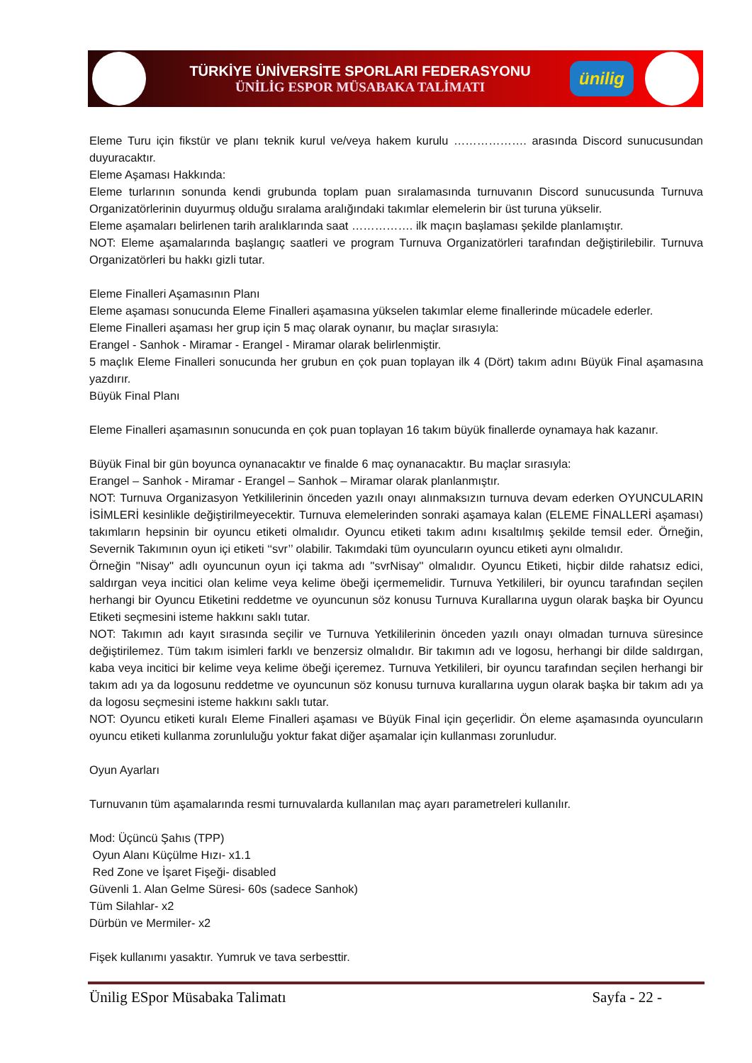TÜRKİYE ÜNİVERSİTE SPORLARI FEDERASYONU
ÜNİLİG ESPOR MÜSABAKA TALİMATI
ünilig
Eleme Turu için fikstür ve planı teknik kurul ve/veya hakem kurulu ………………. arasında Discord sunucusundan duyuracaktır.
Eleme Aşaması Hakkında:
Eleme turlarının sonunda kendi grubunda toplam puan sıralamasında turnuvanın Discord sunucusunda Turnuva Organizatörlerinin duyurmuş olduğu sıralama aralığındaki takımlar elemelerin bir üst turuna yükselir.
Eleme aşamaları belirlenen tarih aralıklarında saat ……………. ilk maçın başlaması şekilde planlamıştır.
NOT: Eleme aşamalarında başlangıç saatleri ve program Turnuva Organizatörleri tarafından değiştirilebilir. Turnuva Organizatörleri bu hakkı gizli tutar.
Eleme Finalleri Aşamasının Planı
Eleme aşaması sonucunda Eleme Finalleri aşamasına yükselen takımlar eleme finallerinde mücadele ederler.
Eleme Finalleri aşaması her grup için 5 maç olarak oynanır, bu maçlar sırasıyla:
Erangel - Sanhok - Miramar - Erangel - Miramar olarak belirlenmiştir.
5 maçlık Eleme Finalleri sonucunda her grubun en çok puan toplayan ilk 4 (Dört) takım adını Büyük Final aşamasına yazdırır.
Büyük Final Planı
Eleme Finalleri aşamasının sonucunda en çok puan toplayan 16 takım büyük finallerde oynamaya hak kazanır.
Büyük Final bir gün boyunca oynanacaktır ve finalde 6 maç oynanacaktır. Bu maçlar sırasıyla:
Erangel – Sanhok - Miramar - Erangel – Sanhok – Miramar olarak planlanmıştır.
NOT: Turnuva Organizasyon Yetkililerinin önceden yazılı onayı alınmaksızın turnuva devam ederken OYUNCULARIN İSİMLERİ kesinlikle değiştirilmeyecektir. Turnuva elemelerinden sonraki aşamaya kalan (ELEME FİNALLERİ aşaması) takımların hepsinin bir oyuncu etiketi olmalıdır. Oyuncu etiketi takım adını kısaltılmış şekilde temsil eder. Örneğin, Severnik Takımının oyun içi etiketi ‘‘svr’’ olabilir. Takımdaki tüm oyuncuların oyuncu etiketi aynı olmalıdır.
Örneğin ''Nisay'' adlı oyuncunun oyun içi takma adı ''svrNisay'' olmalıdır. Oyuncu Etiketi, hiçbir dilde rahatsız edici, saldırgan veya incitici olan kelime veya kelime öbeği içermemelidir. Turnuva Yetkilileri, bir oyuncu tarafından seçilen herhangi bir Oyuncu Etiketini reddetme ve oyuncunun söz konusu Turnuva Kurallarına uygun olarak başka bir Oyuncu Etiketi seçmesini isteme hakkını saklı tutar.
NOT: Takımın adı kayıt sırasında seçilir ve Turnuva Yetkililerinin önceden yazılı onayı olmadan turnuva süresince değiştirilemez. Tüm takım isimleri farklı ve benzersiz olmalıdır. Bir takımın adı ve logosu, herhangi bir dilde saldırgan, kaba veya incitici bir kelime veya kelime öbeği içeremez. Turnuva Yetkilileri, bir oyuncu tarafından seçilen herhangi bir takım adı ya da logosunu reddetme ve oyuncunun söz konusu turnuva kurallarına uygun olarak başka bir takım adı ya da logosu seçmesini isteme hakkını saklı tutar.
NOT: Oyuncu etiketi kuralı Eleme Finalleri aşaması ve Büyük Final için geçerlidir. Ön eleme aşamasında oyuncuların oyuncu etiketi kullanma zorunluluğu yoktur fakat diğer aşamalar için kullanması zorunludur.
Oyun Ayarları
Turnuvanın tüm aşamalarında resmi turnuvalarda kullanılan maç ayarı parametreleri kullanılır.
Mod: Üçüncü Şahıs (TPP)
Oyun Alanı Küçülme Hızı- x1.1
Red Zone ve İşaret Fişeği- disabled
Güvenli 1. Alan Gelme Süresi- 60s (sadece Sanhok)
Tüm Silahlar- x2
Dürbün ve Mermiler- x2
Fişek kullanımı yasaktır. Yumruk ve tava serbesttir.
Ünilig ESpor Müsabaka Talimatı Sayfa - 22 -